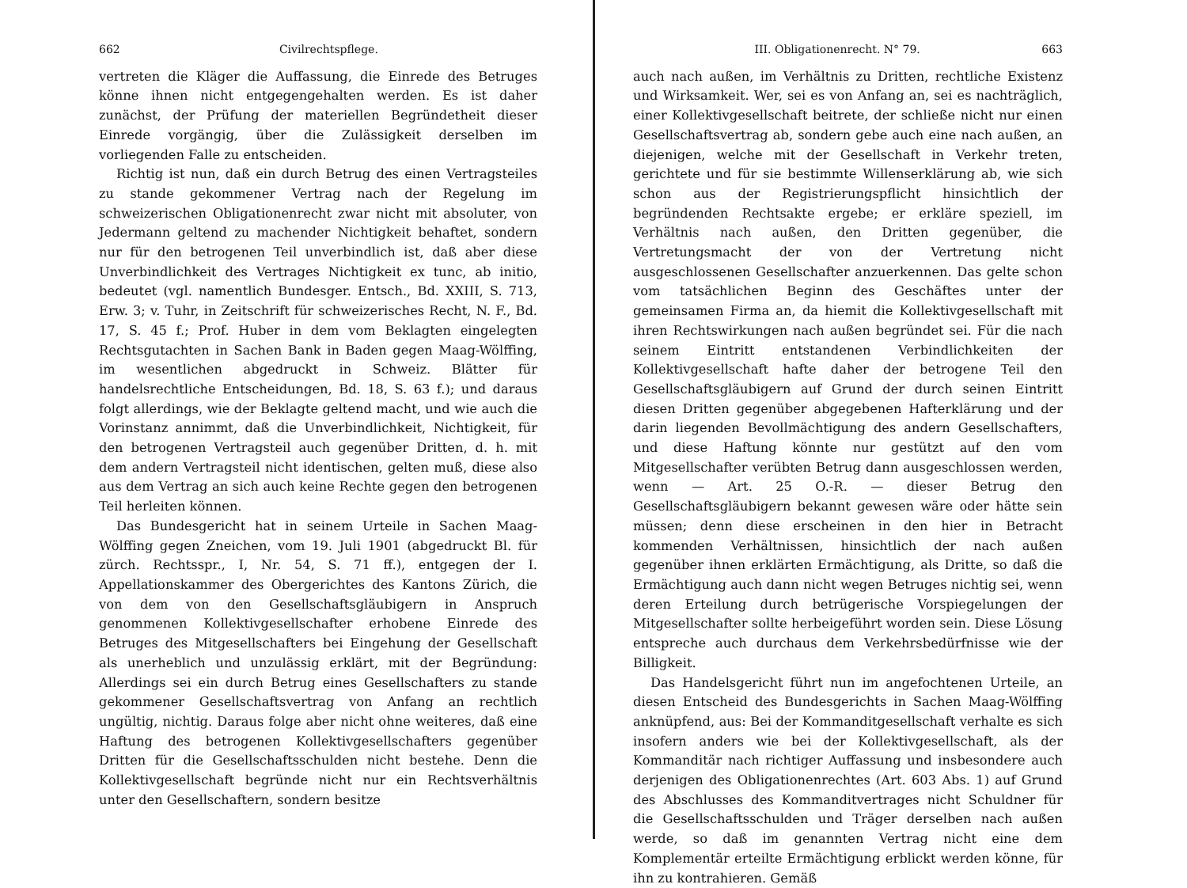662 Civilrechtspflege.
vertreten die Kläger die Auffassung, die Einrede des Betruges könne ihnen nicht entgegengehalten werden. Es ist daher zunächst, der Prüfung der materiellen Begründetheit dieser Einrede vorgängig, über die Zulässigkeit derselben im vorliegenden Falle zu entscheiden.
Richtig ist nun, daß ein durch Betrug des einen Vertragsteiles zu stande gekommener Vertrag nach der Regelung im schweizerischen Obligationenrecht zwar nicht mit absoluter, von Jedermann geltend zu machender Nichtigkeit behaftet, sondern nur für den betrogenen Teil unverbindlich ist, daß aber diese Unverbindlichkeit des Vertrages Nichtigkeit ex tunc, ab initio, bedeutet (vgl. namentlich Bundesger. Entsch., Bd. XXIII, S. 713, Erw. 3; v. Tuhr, in Zeitschrift für schweizerisches Recht, N. F., Bd. 17, S. 45 f.; Prof. Huber in dem vom Beklagten eingelegten Rechtsgutachten in Sachen Bank in Baden gegen Maag-Wölffing, im wesentlichen abgedruckt in Schweiz. Blätter für handelsrechtliche Entscheidungen, Bd. 18, S. 63 f.); und daraus folgt allerdings, wie der Beklagte geltend macht, und wie auch die Vorinstanz annimmt, daß die Unverbindlichkeit, Nichtigkeit, für den betrogenen Vertragsteil auch gegenüber Dritten, d. h. mit dem andern Vertragsteil nicht identischen, gelten muß, diese also aus dem Vertrag an sich auch keine Rechte gegen den betrogenen Teil herleiten können.
Das Bundesgericht hat in seinem Urteile in Sachen Maag-Wölffing gegen Zneichen, vom 19. Juli 1901 (abgedruckt Bl. für zürch. Rechtsspr., I, Nr. 54, S. 71 ff.), entgegen der I. Appellationskammer des Obergerichtes des Kantons Zürich, die von dem von den Gesellschaftsgläubigern in Anspruch genommenen Kollektivgesellschafter erhobene Einrede des Betruges des Mitgesellschafters bei Eingehung der Gesellschaft als unerheblich und unzulässig erklärt, mit der Begründung: Allerdings sei ein durch Betrug eines Gesellschafters zu stande gekommener Gesellschaftsvertrag von Anfang an rechtlich ungültig, nichtig. Daraus folge aber nicht ohne weiteres, daß eine Haftung des betrogenen Kollektivgesellschafters gegenüber Dritten für die Gesellschaftsschulden nicht bestehe. Denn die Kollektivgesellschaft begründe nicht nur ein Rechtsverhältnis unter den Gesellschaftern, sondern besitze
III. Obligationenrecht. N° 79. 663
auch nach außen, im Verhältnis zu Dritten, rechtliche Existenz und Wirksamkeit. Wer, sei es von Anfang an, sei es nachträglich, einer Kollektivgesellschaft beitrete, der schließe nicht nur einen Gesellschaftsvertrag ab, sondern gebe auch eine nach außen, an diejenigen, welche mit der Gesellschaft in Verkehr treten, gerichtete und für sie bestimmte Willenserklärung ab, wie sich schon aus der Registrierungspflicht hinsichtlich der begründenden Rechtsakte ergebe; er erkläre speziell, im Verhältnis nach außen, den Dritten gegenüber, die Vertretungsmacht der von der Vertretung nicht ausgeschlossenen Gesellschafter anzuerkennen. Das gelte schon vom tatsächlichen Beginn des Geschäftes unter der gemeinsamen Firma an, da hiemit die Kollektivgesellschaft mit ihren Rechtswirkungen nach außen begründet sei. Für die nach seinem Eintritt entstandenen Verbindlichkeiten der Kollektivgesellschaft hafte daher der betrogene Teil den Gesellschaftsgläubigern auf Grund der durch seinen Eintritt diesen Dritten gegenüber abgegebenen Hafterklärung und der darin liegenden Bevollmächtigung des andern Gesellschafters, und diese Haftung könnte nur gestützt auf den vom Mitgesellschafter verübten Betrug dann ausgeschlossen werden, wenn — Art. 25 O.-R. — dieser Betrug den Gesellschaftsgläubigern bekannt gewesen wäre oder hätte sein müssen; denn diese erscheinen in den hier in Betracht kommenden Verhältnissen, hinsichtlich der nach außen gegenüber ihnen erklärten Ermächtigung, als Dritte, so daß die Ermächtigung auch dann nicht wegen Betruges nichtig sei, wenn deren Erteilung durch betrügerische Vorspiegelungen der Mitgesellschafter sollte herbeigeführt worden sein. Diese Lösung entspreche auch durchaus dem Verkehrsbedürfnisse wie der Billigkeit.
Das Handelsgericht führt nun im angefochtenen Urteile, an diesen Entscheid des Bundesgerichts in Sachen Maag-Wölffing anknüpfend, aus: Bei der Kommanditgesellschaft verhalte es sich insofern anders wie bei der Kollektivgesellschaft, als der Kommanditär nach richtiger Auffassung und insbesondere auch derjenigen des Obligationenrechtes (Art. 603 Abs. 1) auf Grund des Abschlusses des Kommanditvertrages nicht Schuldner für die Gesellschaftsschulden und Träger derselben nach außen werde, so daß im genannten Vertrag nicht eine dem Komplementär erteilte Ermächtigung erblickt werden könne, für ihn zu kontrahieren. Gemäß